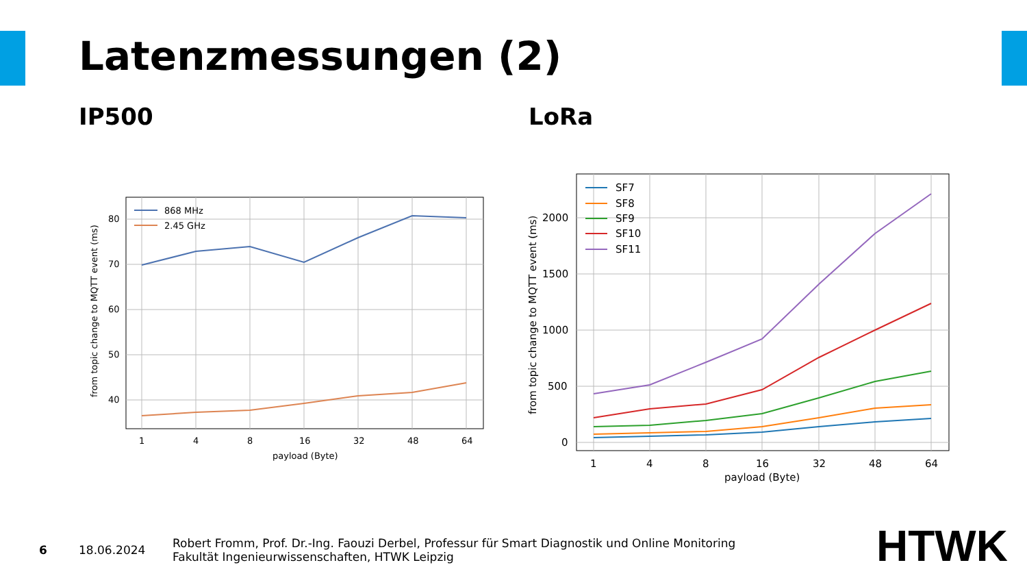Latenzmessungen (2)
IP500 LoRa
80
70
60
50
40
1
4
8
16
32
48
64
payload (Byte)
from topic change to MQTT event (ms)
868 MHz
2.45 GHz
2000
1500
1000
500
0
1
4
8
16
32
48
64
payload (Byte)
from topic change to MQTT event (ms)
SF7
SF8
SF9
SF10
SF11
6 18.06.2024
Robert Fromm, Prof. Dr.-Ing. Faouzi Derbel, Professur für Smart Diagnostik und Online Monitoring
Fakultät Ingenieurwissenschaften, HTWK Leipzig
HTWK